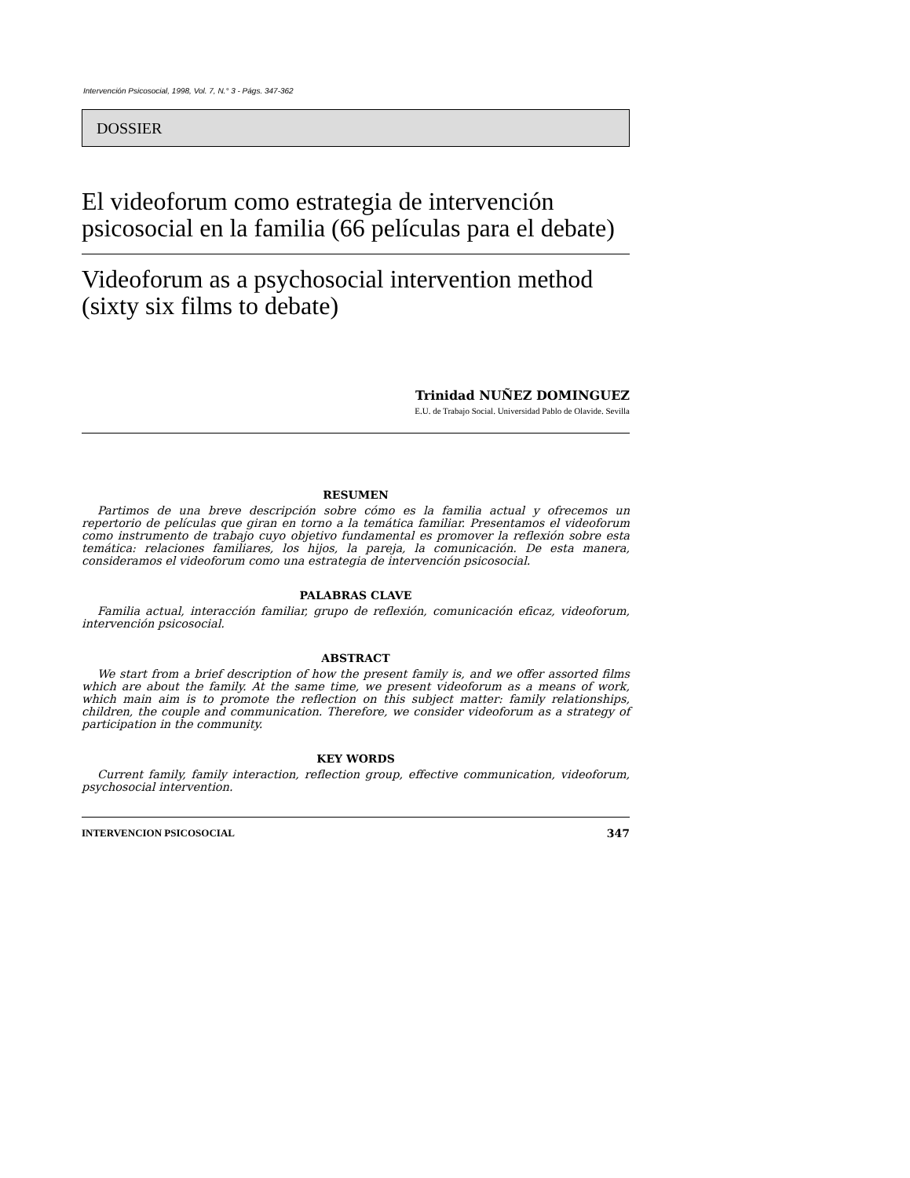Intervención Psicosocial, 1998, Vol. 7, N.° 3 - Págs. 347-362
DOSSIER
El videoforum como estrategia de intervención psicosocial en la familia (66 películas para el debate)
Videoforum as a psychosocial intervention method (sixty six films to debate)
Trinidad NUÑEZ DOMINGUEZ
E.U. de Trabajo Social. Universidad Pablo de Olavide. Sevilla
RESUMEN
Partimos de una breve descripción sobre cómo es la familia actual y ofrecemos un repertorio de películas que giran en torno a la temática familiar. Presentamos el videoforum como instrumento de trabajo cuyo objetivo fundamental es promover la reflexión sobre esta temática: relaciones familiares, los hijos, la pareja, la comunicación. De esta manera, consideramos el videoforum como una estrategia de intervención psicosocial.
PALABRAS CLAVE
Familia actual, interacción familiar, grupo de reflexión, comunicación eficaz, videoforum, intervención psicosocial.
ABSTRACT
We start from a brief description of how the present family is, and we offer assorted films which are about the family. At the same time, we present videoforum as a means of work, which main aim is to promote the reflection on this subject matter: family relationships, children, the couple and communication. Therefore, we consider videoforum as a strategy of participation in the community.
KEY WORDS
Current family, family interaction, reflection group, effective communication, videoforum, psychosocial intervention.
INTERVENCION PSICOSOCIAL 347